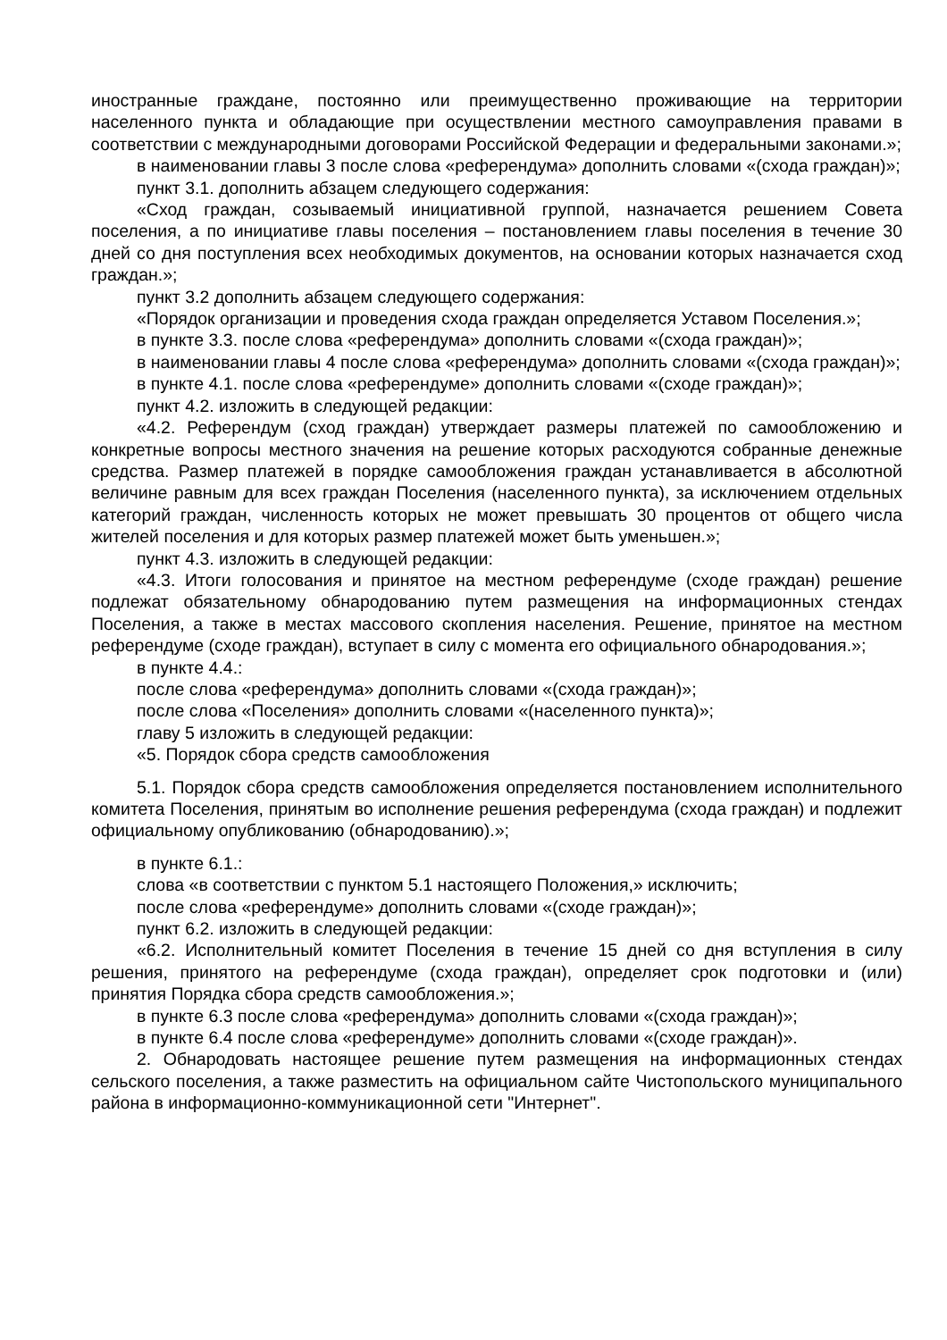иностранные граждане, постоянно или преимущественно проживающие на территории населенного пункта и обладающие при осуществлении местного самоуправления правами в соответствии с международными договорами Российской Федерации и федеральными законами.»;
в наименовании главы 3 после слова «референдума» дополнить словами «(схода граждан)»;
пункт 3.1. дополнить абзацем следующего содержания:
«Сход граждан, созываемый инициативной группой, назначается решением Совета поселения, а по инициативе главы поселения – постановлением главы поселения в течение 30 дней со дня поступления всех необходимых документов, на основании которых назначается сход граждан.»;
пункт 3.2 дополнить абзацем следующего содержания:
«Порядок организации и проведения схода граждан определяется Уставом Поселения.»;
в пункте 3.3. после слова «референдума» дополнить словами «(схода граждан)»;
в наименовании главы 4 после слова «референдума» дополнить словами «(схода граждан)»;
в пункте 4.1. после слова «референдуме» дополнить словами «(сходе граждан)»;
пункт 4.2. изложить в следующей редакции:
«4.2. Референдум (сход граждан) утверждает размеры платежей по самообложению и конкретные вопросы местного значения на решение которых расходуются собранные денежные средства. Размер платежей в порядке самообложения граждан устанавливается в абсолютной величине равным для всех граждан Поселения (населенного пункта), за исключением отдельных категорий граждан, численность которых не может превышать 30 процентов от общего числа жителей поселения и для которых размер платежей может быть уменьшен.»;
пункт 4.3. изложить в следующей редакции:
«4.3. Итоги голосования и принятое на местном референдуме (сходе граждан) решение подлежат обязательному обнародованию путем размещения на информационных стендах Поселения, а также в местах массового скопления населения. Решение, принятое на местном референдуме (сходе граждан), вступает в силу с момента его официального обнародования.»;
в пункте 4.4.:
после слова «референдума» дополнить словами «(схода граждан)»;
после слова «Поселения» дополнить словами «(населенного пункта)»;
главу 5 изложить в следующей редакции:
«5. Порядок сбора средств самообложения
5.1. Порядок сбора средств самообложения определяется постановлением исполнительного комитета Поселения, принятым во исполнение решения референдума (схода граждан) и подлежит официальному опубликованию (обнародованию).»;
в пункте 6.1.:
слова «в соответствии с пунктом 5.1 настоящего Положения,» исключить;
после слова «референдуме» дополнить словами «(сходе граждан)»;
пункт 6.2. изложить в следующей редакции:
«6.2. Исполнительный комитет Поселения в течение 15 дней со дня вступления в силу решения, принятого на референдуме (схода граждан), определяет срок подготовки и (или) принятия Порядка сбора средств самообложения.»;
в пункте 6.3 после слова «референдума» дополнить словами «(схода граждан)»;
в пункте 6.4 после слова «референдуме» дополнить словами «(сходе граждан)».
2. Обнародовать настоящее решение путем размещения на информационных стендах сельского поселения, а также разместить на официальном сайте Чистопольского муниципального района в информационно-коммуникационной сети "Интернет".